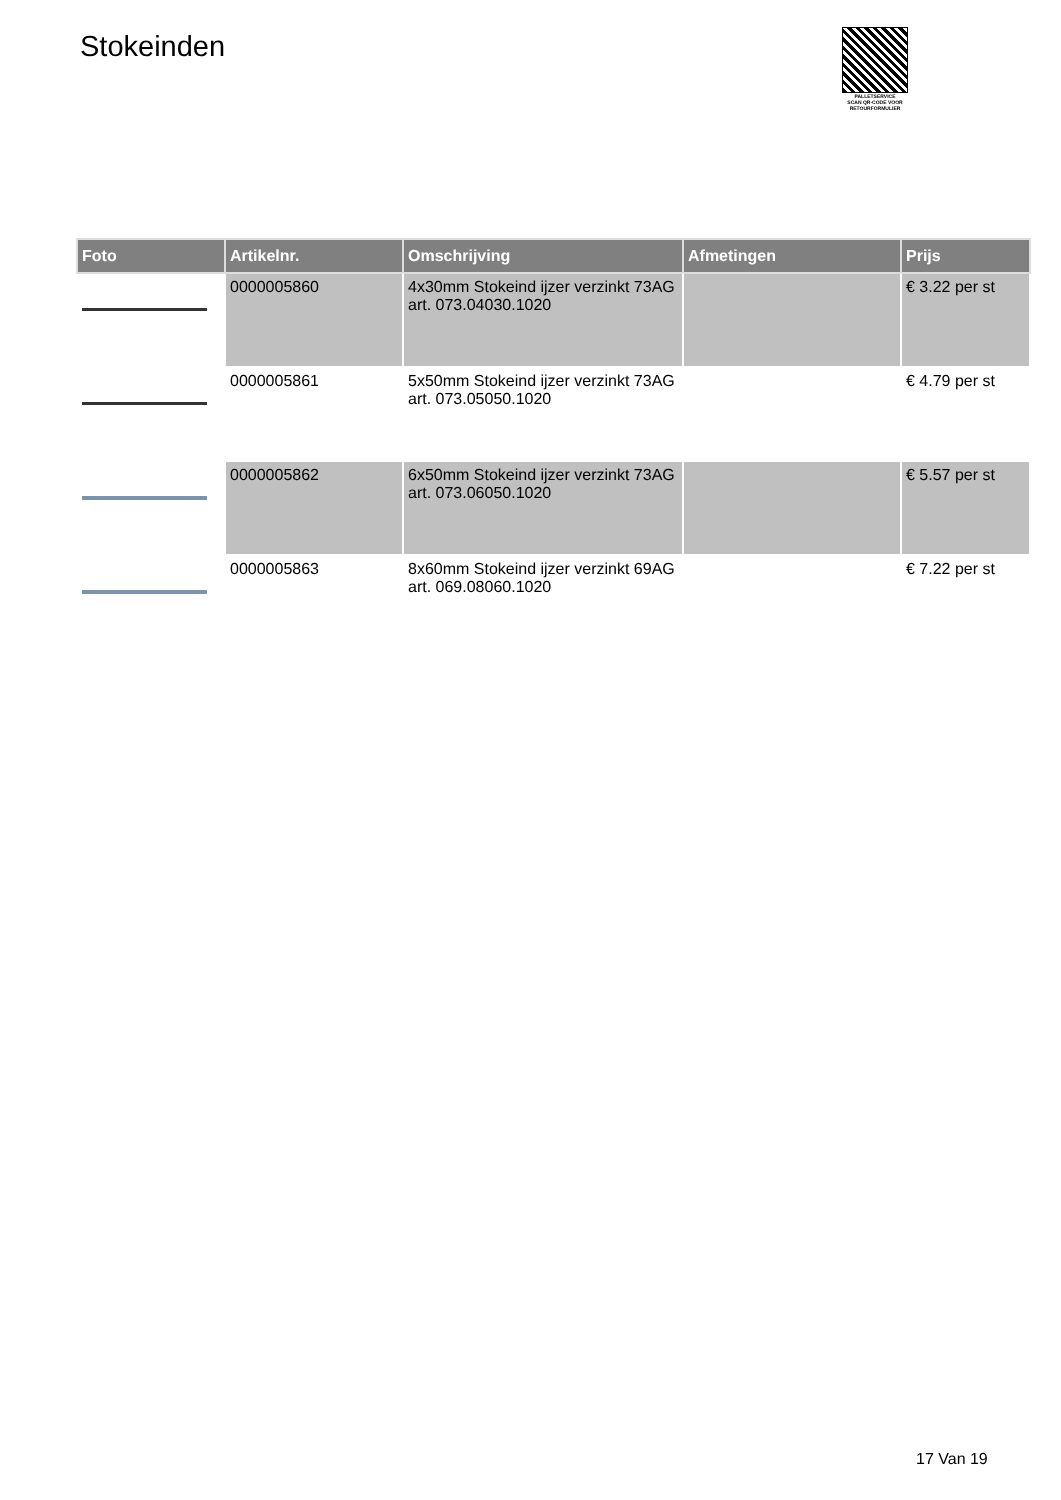Stokeinden
PALLETSERVICE
SCAN QR-CODE VOOR RETOURFORMULIER
| Foto | Artikelnr. | Omschrijving | Afmetingen | Prijs |
| --- | --- | --- | --- | --- |
| | 0000005860 | 4x30mm Stokeind ijzer verzinkt 73AG art. 073.04030.1020 | | € 3.22 per st |
| | 0000005861 | 5x50mm Stokeind ijzer verzinkt 73AG art. 073.05050.1020 | | € 4.79 per st |
| | 0000005862 | 6x50mm Stokeind ijzer verzinkt 73AG art. 073.06050.1020 | | € 5.57 per st |
| | 0000005863 | 8x60mm Stokeind ijzer verzinkt 69AG art. 069.08060.1020 | | € 7.22 per st |
17 Van 19